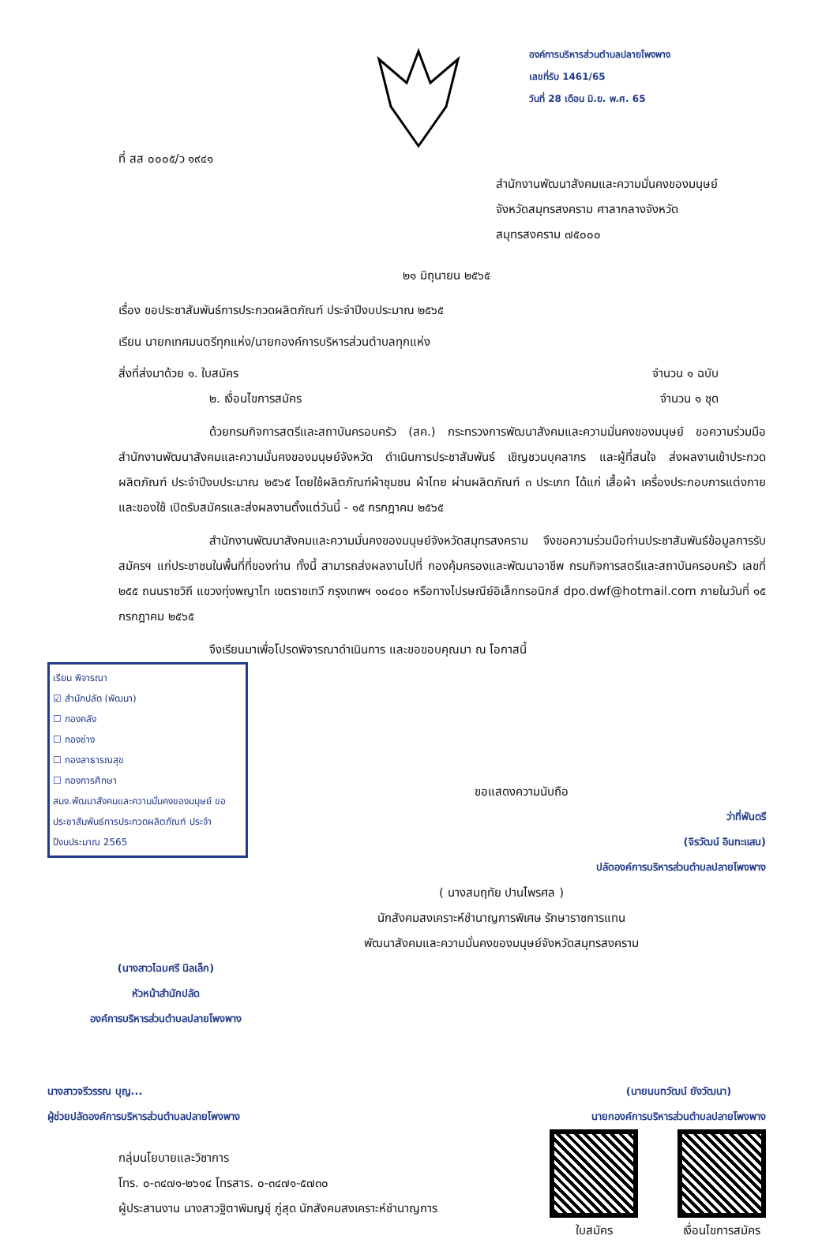ที่ สส ๐๐๐๕/ว ๑๙๔๑
องค์การบริหารส่วนตำบลปลายโพงพาง
เลขที่รับ 1461/65
วันที่ 28 เดือน มิ.ย. พ.ศ. 65
สำนักงานพัฒนาสังคมและความมั่นคงของมนุษย์
จังหวัดสมุทรสงคราม ศาลากลางจังหวัด
สมุทรสงคราม ๗๕๐๐๐
๒๑ มิถุนายน ๒๕๖๕
เรื่อง ขอประชาสัมพันธ์การประกวดผลิตภัณฑ์ ประจำปีงบประมาณ ๒๕๖๕
เรียน นายกเทศมนตรีทุกแห่ง/นายกองค์การบริหารส่วนตำบลทุกแห่ง
สิ่งที่ส่งมาด้วย ๑. ใบสมัคร จำนวน ๑ ฉบับ
๒. เงื่อนไขการสมัคร จำนวน ๑ ชุด
ด้วยกรมกิจการสตรีและสถาบันครอบครัว (สค.) กระทรวงการพัฒนาสังคมและความมั่นคงของมนุษย์ ขอความร่วมมือสำนักงานพัฒนาสังคมและความมั่นคงของมนุษย์จังหวัด ดำเนินการประชาสัมพันธ์ เชิญชวนบุคลากร และผู้ที่สนใจ ส่งผลงานเข้าประกวดผลิตภัณฑ์ ประจำปีงบประมาณ ๒๕๖๕ โดยใช้ผลิตภัณฑ์ผ้าชุมชน ผ้าไทย ผ่านผลิตภัณฑ์ ๓ ประเภท ได้แก่ เสื้อผ้า เครื่องประกอบการแต่งกาย และของใช้ เปิดรับสมัครและส่งผลงานตั้งแต่วันนี้ - ๑๕ กรกฎาคม ๒๕๖๕
สำนักงานพัฒนาสังคมและความมั่นคงของมนุษย์จังหวัดสมุทรสงคราม จึงขอความร่วมมือท่านประชาสัมพันธ์ข้อมูลการรับสมัครฯ แก่ประชาชนในพื้นที่ที่ของท่าน ทั้งนี้ สามารถส่งผลงานไปที่ กองคุ้มครองและพัฒนาอาชีพ กรมกิจการสตรีและสถาบันครอบครัว เลขที่ ๒๕๕ ถนนราชวิถี แขวงทุ่งพญาไท เขตราชเทวี กรุงเทพฯ ๑๐๔๐๐ หรือทางไปรษณีย์อิเล็กทรอนิกส์ dpo.dwf@hotmail.com ภายในวันที่ ๑๕ กรกฎาคม ๒๕๖๕
จึงเรียนมาเพื่อโปรดพิจารณาดำเนินการ และขอขอบคุณมา ณ โอกาสนี้
เรียน พิจารณา
☑ สำนักปลัด (พัฒนา)
☐ กองคลัง
☐ กองช่าง
☐ กองสาธารณสุข
☐ กองการศึกษา
สนง.พัฒนาสังคมและความมั่นคงของมนุษย์ ขอประชาสัมพันธ์การประกวดผลิตภัณฑ์ ประจำปีงบประมาณ 2565
ขอแสดงความนับถือ
ว่าที่พันตรี
(จิรวัฒน์ อินทะแสน)
ปลัดองค์การบริหารส่วนตำบลปลายโพงพาง
( นางสมฤทัย ปานไพรศล )
นักสังคมสงเคราะห์ชำนาญการพิเศษ รักษาราชการแทน
พัฒนาสังคมและความมั่นคงของมนุษย์จังหวัดสมุทรสงคราม
(นางสาวโฉมศรี นิลเล็ก)
หัวหน้าสำนักปลัด
องค์การบริหารส่วนตำบลปลายโพงพาง
นางสาวจรีวรรณ บุญ...
ผู้ช่วยปลัดองค์การบริหารส่วนตำบลปลายโพงพาง
(นายนนทวัฒน์ ยังวัฒนา)
นายกองค์การบริหารส่วนตำบลปลายโพงพาง
กลุ่มนโยบายและวิชาการ
โทร. ๐-๓๔๗๑-๒๖๑๔ โทรสาร. ๐-๓๔๗๑-๕๗๓๐
ผู้ประสานงาน นางสาวฐิตาพิมญช์ุ ภู่สุด นักสังคมสงเคราะห์ชำนาญการ
ใบสมัคร เงื่อนไขการสมัคร